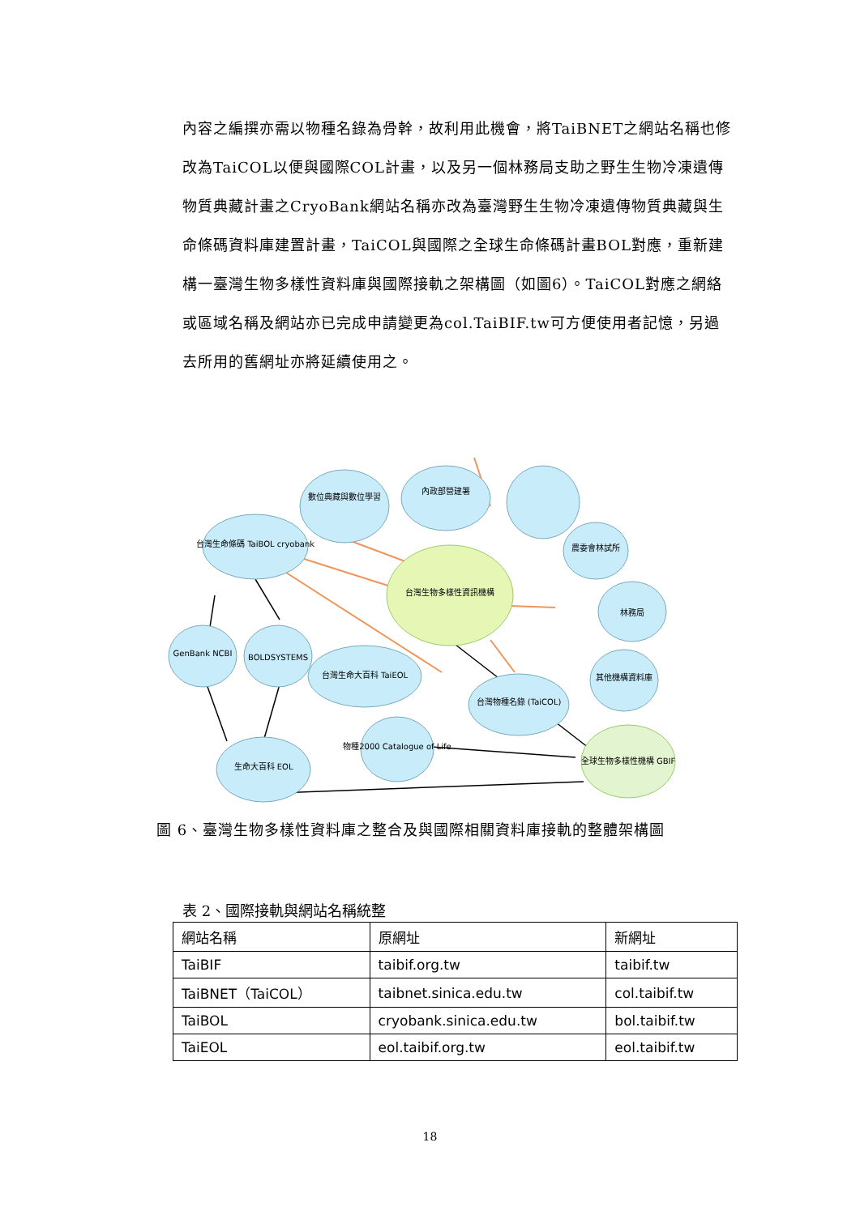內容之編撰亦需以物種名錄為骨幹，故利用此機會，將TaiBNET之網站名稱也修改為TaiCOL以便與國際COL計畫，以及另一個林務局支助之野生生物冷凍遺傳物質典藏計畫之CryoBank網站名稱亦改為臺灣野生生物冷凍遺傳物質典藏與生命條碼資料庫建置計畫，TaiCOL與國際之全球生命條碼計畫BOL對應，重新建構一臺灣生物多樣性資料庫與國際接軌之架構圖（如圖6）。TaiCOL對應之網絡或區域名稱及網站亦已完成申請變更為col.TaiBIF.tw可方便使用者記憶，另過去所用的舊網址亦將延續使用之。
數位典藏與數位學習
內政部營建署
農委會林試所
林務局
台灣生命條碼 TaiBOL cryobank
GenBank NCBI
BOLDSYSTEMS
台灣生命大百科 TaiEOL
台灣物種名錄 (TaiCOL)
物種2000 Catalogue of Life
生命大百科 EOL
其他機構資料庫
台灣生物多樣性資訊機構
全球生物多樣性機構 GBIF
圖 6、臺灣生物多樣性資料庫之整合及與國際相關資料庫接軌的整體架構圖
表 2、國際接軌與網站名稱統整
| 網站名稱 | 原網址 | 新網址 |
| --- | --- | --- |
| TaiBIF | taibif.org.tw | taibif.tw |
| TaiBNET（TaiCOL） | taibnet.sinica.edu.tw | col.taibif.tw |
| TaiBOL | cryobank.sinica.edu.tw | bol.taibif.tw |
| TaiEOL | eol.taibif.org.tw | eol.taibif.tw |
18